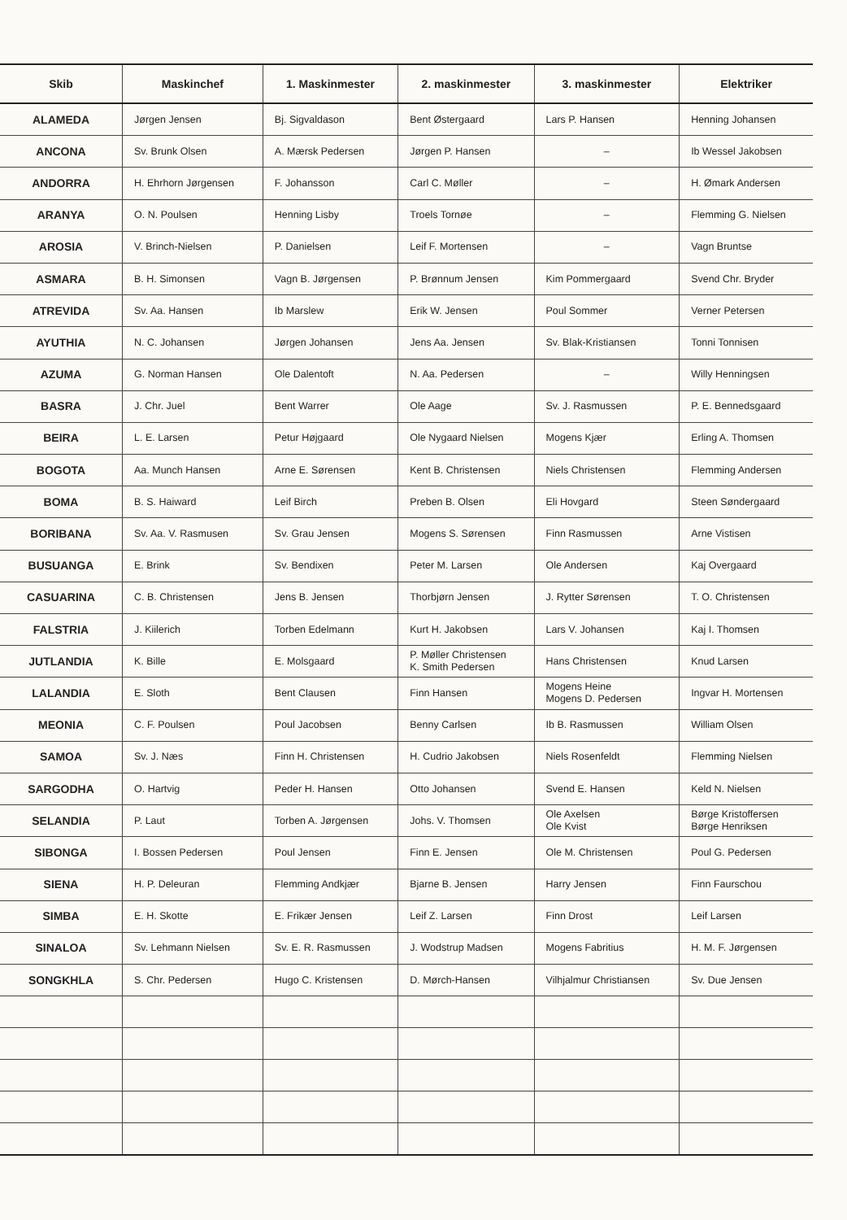| Skib | Maskinchef | 1. Maskinmester | 2. maskinmester | 3. maskinmester | Elektriker |
| --- | --- | --- | --- | --- | --- |
| ALAMEDA | Jørgen Jensen | Bj. Sigvaldason | Bent Østergaard | Lars P. Hansen | Henning Johansen |
| ANCONA | Sv. Brunk Olsen | A. Mærsk Pedersen | Jørgen P. Hansen | – | Ib Wessel Jakobsen |
| ANDORRA | H. Ehrhorn Jørgensen | F. Johansson | Carl C. Møller | – | H. Ømark Andersen |
| ARANYA | O. N. Poulsen | Henning Lisby | Troels Tornøe | – | Flemming G. Nielsen |
| AROSIA | V. Brinch-Nielsen | P. Danielsen | Leif F. Mortensen | – | Vagn Bruntse |
| ASMARA | B. H. Simonsen | Vagn B. Jørgensen | P. Brønnum Jensen | Kim Pommergaard | Svend Chr. Bryder |
| ATREVIDA | Sv. Aa. Hansen | Ib Marslew | Erik W. Jensen | Poul Sommer | Verner Petersen |
| AYUTHIA | N. C. Johansen | Jørgen Johansen | Jens Aa. Jensen | Sv. Blak-Kristiansen | Tonni Tonnisen |
| AZUMA | G. Norman Hansen | Ole Dalentoft | N. Aa. Pedersen | – | Willy Henningsen |
| BASRA | J. Chr. Juel | Bent Warrer | Ole Aage | Sv. J. Rasmussen | P. E. Bennedsgaard |
| BEIRA | L. E. Larsen | Petur Højgaard | Ole Nygaard Nielsen | Mogens Kjær | Erling A. Thomsen |
| BOGOTA | Aa. Munch Hansen | Arne E. Sørensen | Kent B. Christensen | Niels Christensen | Flemming Andersen |
| BOMA | B. S. Haiward | Leif Birch | Preben B. Olsen | Eli Hovgard | Steen Søndergaard |
| BORIBANA | Sv. Aa. V. Rasmusen | Sv. Grau Jensen | Mogens S. Sørensen | Finn Rasmussen | Arne Vistisen |
| BUSUANGA | E. Brink | Sv. Bendixen | Peter M. Larsen | Ole Andersen | Kaj Overgaard |
| CASUARINA | C. B. Christensen | Jens B. Jensen | Thorbjørn Jensen | J. Rytter Sørensen | T. O. Christensen |
| FALSTRIA | J. Kiilerich | Torben Edelmann | Kurt H. Jakobsen | Lars V. Johansen | Kaj I. Thomsen |
| JUTLANDIA | K. Bille | E. Molsgaard | P. Møller Christensen K. Smith Pedersen | Hans Christensen | Knud Larsen |
| LALANDIA | E. Sloth | Bent Clausen | Finn Hansen | Mogens Heine Mogens D. Pedersen | Ingvar H. Mortensen |
| MEONIA | C. F. Poulsen | Poul Jacobsen | Benny Carlsen | Ib B. Rasmussen | William Olsen |
| SAMOA | Sv. J. Næs | Finn H. Christensen | H. Cudrio Jakobsen | Niels Rosenfeldt | Flemming Nielsen |
| SARGODHA | O. Hartvig | Peder H. Hansen | Otto Johansen | Svend E. Hansen | Keld N. Nielsen |
| SELANDIA | P. Laut | Torben A. Jørgensen | Johs. V. Thomsen | Ole Axelsen Ole Kvist | Børge Kristoffersen Børge Henriksen |
| SIBONGA | I. Bossen Pedersen | Poul Jensen | Finn E. Jensen | Ole M. Christensen | Poul G. Pedersen |
| SIENA | H. P. Deleuran | Flemming Andkjær | Bjarne B. Jensen | Harry Jensen | Finn Faurschou |
| SIMBA | E. H. Skotte | E. Frikær Jensen | Leif Z. Larsen | Finn Drost | Leif Larsen |
| SINALOA | Sv. Lehmann Nielsen | Sv. E. R. Rasmussen | J. Wodstrup Madsen | Mogens Fabritius | H. M. F. Jørgensen |
| SONGKHLA | S. Chr. Pedersen | Hugo C. Kristensen | D. Mørch-Hansen | Vilhjalmur Christiansen | Sv. Due Jensen |